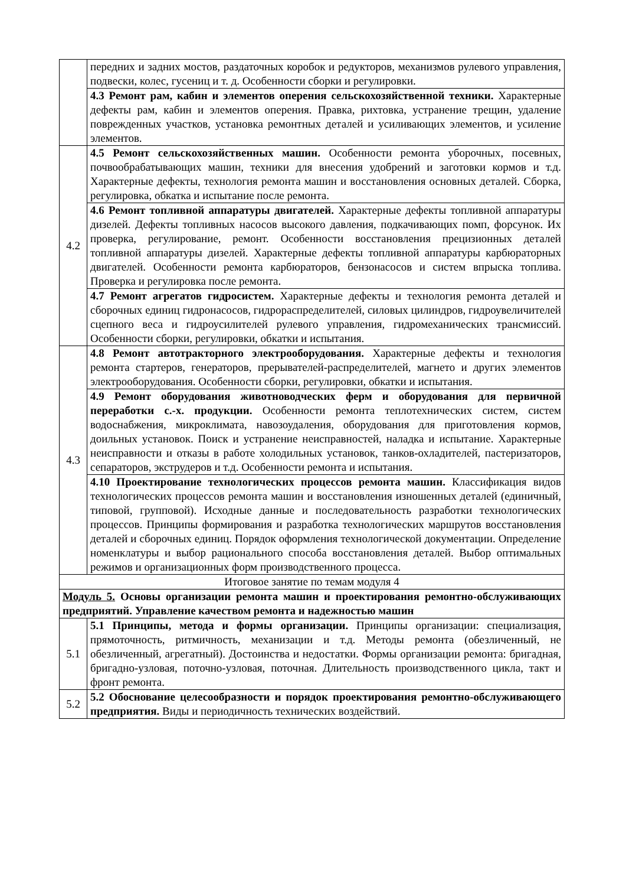| | передних и задних мостов, раздаточных коробок и редукторов, механизмов рулевого управления, подвески, колес, гусениц и т. д. Особенности сборки и регулировки. |
| | 4.3 Ремонт рам, кабин и элементов оперения сельскохозяйственной техники. Характерные дефекты рам, кабин и элементов оперения. Правка, рихтовка, устранение трещин, удаление поврежденных участков, установка ремонтных деталей и усиливающих элементов, и усиление элементов. |
| 4.2 | 4.5 Ремонт сельскохозяйственных машин. Особенности ремонта уборочных, посевных, почвообрабатывающих машин, техники для внесения удобрений и заготовки кормов и т.д. Характерные дефекты, технология ремонта машин и восстановления основных деталей. Сборка, регулировка, обкатка и испытание после ремонта. |
| | 4.6 Ремонт топливной аппаратуры двигателей. Характерные дефекты топливной аппаратуры дизелей. Дефекты топливных насосов высокого давления, подкачивающих помп, форсунок. Их проверка, регулирование, ремонт. Особенности восстановления прецизионных деталей топливной аппаратуры дизелей. Характерные дефекты топливной аппаратуры карбюраторных двигателей. Особенности ремонта карбюраторов, бензонасосов и систем впрыска топлива. Проверка и регулировка после ремонта. |
| | 4.7 Ремонт агрегатов гидросистем. Характерные дефекты и технология ремонта деталей и сборочных единиц гидронасосов, гидрораспределителей, силовых цилиндров, гидроувеличителей сцепного веса и гидроусилителей рулевого управления, гидромеханических трансмиссий. Особенности сборки, регулировки, обкатки и испытания. |
| 4.3 | 4.8 Ремонт автотракторного электрооборудования. Характерные дефекты и технология ремонта стартеров, генераторов, прерывателей-распределителей, магнето и других элементов электрооборудования. Особенности сборки, регулировки, обкатки и испытания. |
| | 4.9 Ремонт оборудования животноводческих ферм и оборудования для первичной переработки с.-х. продукции. Особенности ремонта теплотехнических систем, систем водоснабжения, микроклимата, навозоудаления, оборудования для приготовления кормов, доильных установок. Поиск и устранение неисправностей, наладка и испытание. Характерные неисправности и отказы в работе холодильных установок, танков-охладителей, пастеризаторов, сепараторов, экструдеров и т.д. Особенности ремонта и испытания. |
| | 4.10 Проектирование технологических процессов ремонта машин. Классификация видов технологических процессов ремонта машин и восстановления изношенных деталей (единичный, типовой, групповой). Исходные данные и последовательность разработки технологических процессов. Принципы формирования и разработка технологических маршрутов восстановления деталей и сборочных единиц. Порядок оформления технологической документации. Определение номенклатуры и выбор рационального способа восстановления деталей. Выбор оптимальных режимов и организационных форм производственного процесса. |
| Итоговое занятие по темам модуля 4 | |
| Модуль 5. Основы организации ремонта машин и проектирования ремонтно-обслуживающих предприятий. Управление качеством ремонта и надежностью машин | |
| 5.1 | 5.1 Принципы, метода и формы организации. Принципы организации: специализация, прямоточность, ритмичность, механизации и т.д. Методы ремонта (обезличенный, не обезличенный, агрегатный). Достоинства и недостатки. Формы организации ремонта: бригадная, бригадно-узловая, поточно-узловая, поточная. Длительность производственного цикла, такт и фронт ремонта. |
| 5.2 | 5.2 Обоснование целесообразности и порядок проектирования ремонтно-обслуживающего предприятия. Виды и периодичность технических воздействий. |